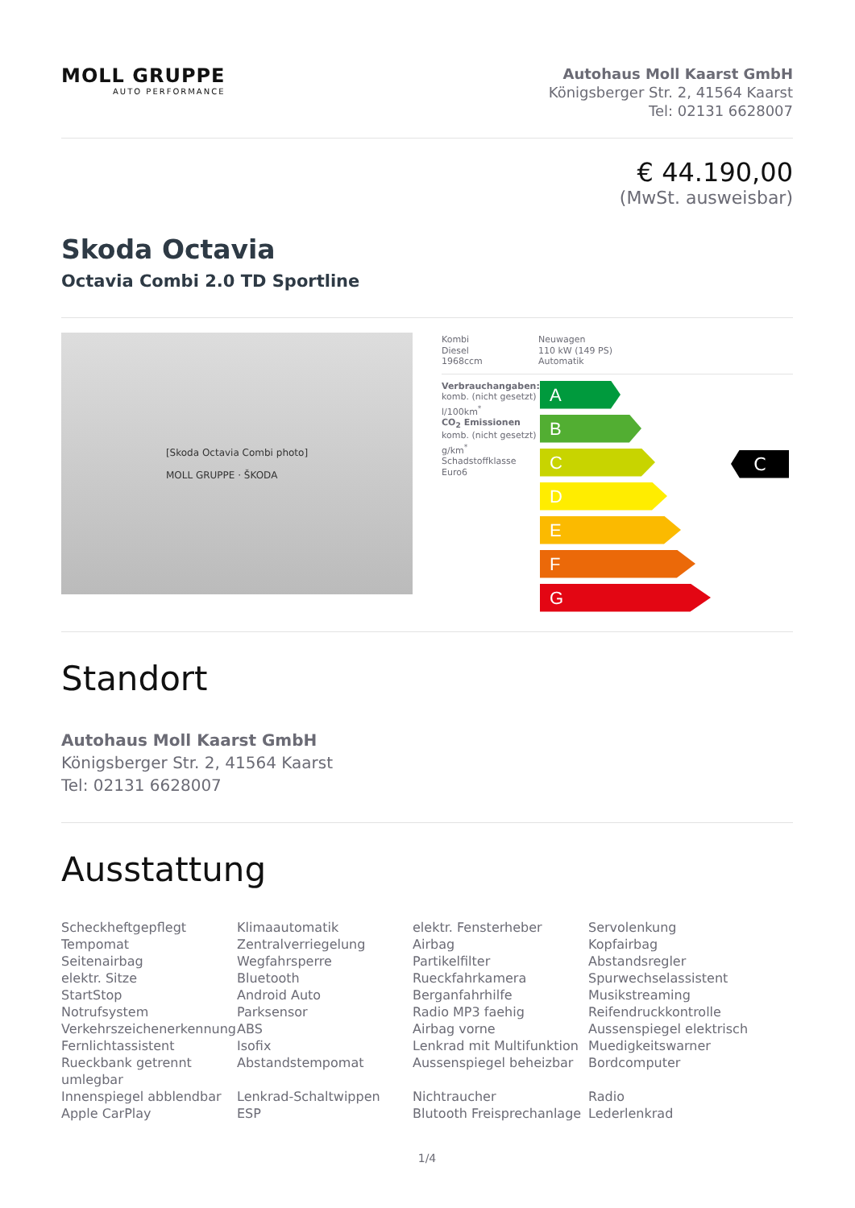MOLL GRUPPE
AUTO PERFORMANCE
Autohaus Moll Kaarst GmbH
Königsberger Str. 2, 41564 Kaarst
Tel: 02131 6628007
€ 44.190,00
(MwSt. ausweisbar)
Skoda Octavia
Octavia Combi 2.0 TD Sportline
[Skoda Octavia Combi photo]
MOLL GRUPPE · ŠKODA
| Kombi Diesel 1968ccm | Neuwagen 110 kW (149 PS) Automatik |
Verbrauchangaben:
komb. (nicht gesetzt)
l/100km<sup>*</sup>
CO<sub>2</sub> Emissionen
komb. (nicht gesetzt)
g/km<sup>*</sup>
Schadstoffklasse
Euro6
A
B
C
D
E
F
G
C
Standort
Autohaus Moll Kaarst GmbH
Königsberger Str. 2, 41564 Kaarst
Tel: 02131 6628007
Ausstattung
Scheckheftgepflegt
Tempomat
Seitenairbag
elektr. Sitze
StartStop
Notrufsystem
Verkehrszeichenerkennung
Fernlichtassistent
Rueckbank getrennt umlegbar
Innenspiegel abblendbar
Apple CarPlay
Klimaautomatik
Zentralverriegelung
Wegfahrsperre
Bluetooth
Android Auto
Parksensor
ABS
Isofix
Abstandstempomat
Lenkrad-Schaltwippen
ESP
elektr. Fensterheber
Airbag
Partikelfilter
Rueckfahrkamera
Berganfahrhilfe
Radio MP3 faehig
Airbag vorne
Lenkrad mit Multifunktion
Aussenspiegel beheizbar
Nichtraucher
Blutooth Freisprechanlage
Servolenkung
Kopfairbag
Abstandsregler
Spurwechselassistent
Musikstreaming
Reifendruckkontrolle
Aussenspiegel elektrisch
Muedigkeitswarner
Bordcomputer
Radio
Lederlenkrad
1/4